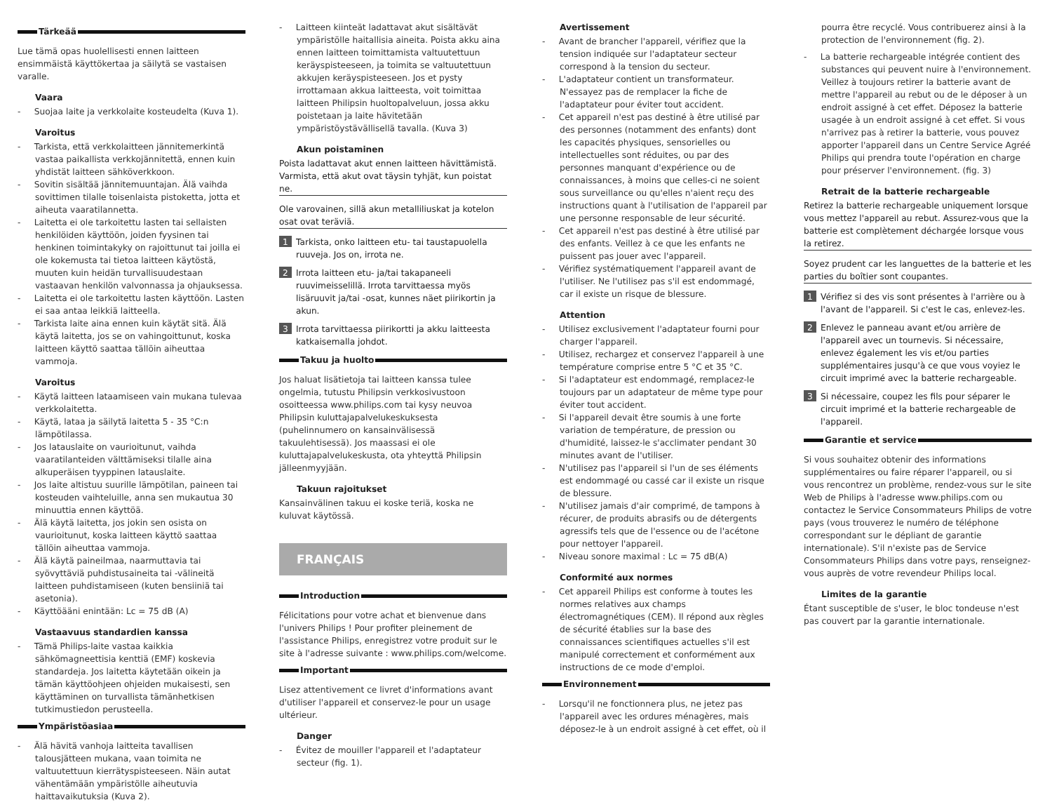Tärkeää
Lue tämä opas huolellisesti ennen laitteen ensimmäistä käyttökertaa ja säilytä se vastaisen varalle.
Vaara
- Suojaa laite ja verkkolaite kosteudelta (Kuva 1).
Varoitus
- Tarkista, että verkkolaitteen jännitemerkintä vastaa paikallista verkkojännitettä, ennen kuin yhdistät laitteen sähköverkkoon.
- Sovitin sisältää jännitemuuntajan. Älä vaihda sovittimen tilalle toisenlaista pistoketta, jotta et aiheuta vaaratilannetta.
- Laitetta ei ole tarkoitettu lasten tai sellaisten henkilöiden käyttöön, joiden fyysinen tai henkinen toimintakyky on rajoittunut tai joilla ei ole kokemusta tai tietoa laitteen käytöstä, muuten kuin heidän turvallisuudestaan vastaavan henkilön valvonnassa ja ohjauksessa.
- Laitetta ei ole tarkoitettu lasten käyttöön. Lasten ei saa antaa leikkiä laitteella.
- Tarkista laite aina ennen kuin käytät sitä. Älä käytä laitetta, jos se on vahingoittunut, koska laitteen käyttö saattaa tällöin aiheuttaa vammoja.
Varoitus
- Käytä laitteen lataamiseen vain mukana tulevaa verkkolaitetta.
- Käytä, lataa ja säilytä laitetta 5 - 35 °C:n lämpötilassa.
- Jos latauslaite on vaurioitunut, vaihda vaaratilanteiden välttämiseksi tilalle aina alkuperäisen tyyppinen latauslaite.
- Jos laite altistuu suurille lämpötilan, paineen tai kosteuden vaihteluille, anna sen mukautua 30 minuuttia ennen käyttöä.
- Älä käytä laitetta, jos jokin sen osista on vaurioitunut, koska laitteen käyttö saattaa tällöin aiheuttaa vammoja.
- Älä käytä paineilmaa, naarmuttavia tai syövyttäviä puhdistusaineita tai -välineitä laitteen puhdistamiseen (kuten bensiiniä tai asetonia).
- Käyttöääni enintään: Lc = 75 dB (A)
Vastaavuus standardien kanssa
- Tämä Philips-laite vastaa kaikkia sähkömagneettisia kenttiä (EMF) koskevia standardeja. Jos laitetta käytetään oikein ja tämän käyttöohjeen ohjeiden mukaisesti, sen käyttäminen on turvallista tämänhetkisen tutkimustiedon perusteella.
Ympäristöasiaa
- Älä hävitä vanhoja laitteita tavallisen talousjätteen mukana, vaan toimita ne valtuutettuun kierrätyspisteeseen. Näin autat vähentämään ympäristölle aiheutuvia haittavaikutuksia (Kuva 2).
- Laitteen kiinteät ladattavat akut sisältävät ympäristölle haitallisia aineita. Poista akku aina ennen laitteen toimittamista valtuutettuun keräyspisteeseen, ja toimita se valtuutettuun akkujen keräyspisteeseen. Jos et pysty irrottamaan akkua laitteesta, voit toimittaa laitteen Philipsin huoltopalveluun, jossa akku poistetaan ja laite hävitetään ympäristöystävällisellä tavalla. (Kuva 3)
Akun poistaminen
Poista ladattavat akut ennen laitteen hävittämistä. Varmista, että akut ovat täysin tyhjät, kun poistat ne.
Ole varovainen, sillä akun metalliliuskat ja kotelon osat ovat teräviä.
1 Tarkista, onko laitteen etu- tai taustapuolella ruuveja. Jos on, irrota ne.
2 Irrota laitteen etu- ja/tai takapaneeli ruuvimeisselillä. Irrota tarvittaessa myös lisäruuvit ja/tai -osat, kunnes näet piirikortin ja akun.
3 Irrota tarvittaessa piirikortti ja akku laitteesta katkaisemalla johdot.
Takuu ja huolto
Jos haluat lisätietoja tai laitteen kanssa tulee ongelmia, tutustu Philipsin verkkosivustoon osoitteessa www.philips.com tai kysy neuvoa Philipsin kuluttajapalvelukeskuksesta (puhelinnumero on kansainvälisessä takuulehtisessä). Jos maassasi ei ole kuluttajapalvelukeskusta, ota yhteyttä Philipsin jälleenmyyjään.
Takuun rajoitukset
Kansainvälinen takuu ei koske teriä, koska ne kuluvat käytössä.
FRANÇAIS
Introduction
Félicitations pour votre achat et bienvenue dans l'univers Philips ! Pour profiter pleinement de l'assistance Philips, enregistrez votre produit sur le site à l'adresse suivante : www.philips.com/welcome.
Important
Lisez attentivement ce livret d'informations avant d'utiliser l'appareil et conservez-le pour un usage ultérieur.
Danger
- Évitez de mouiller l'appareil et l'adaptateur secteur (fig. 1).
Avertissement
- Avant de brancher l'appareil, vérifiez que la tension indiquée sur l'adaptateur secteur correspond à la tension du secteur.
- L'adaptateur contient un transformateur. N'essayez pas de remplacer la fiche de l'adaptateur pour éviter tout accident.
- Cet appareil n'est pas destiné à être utilisé par des personnes (notamment des enfants) dont les capacités physiques, sensorielles ou intellectuelles sont réduites, ou par des personnes manquant d'expérience ou de connaissances, à moins que celles-ci ne soient sous surveillance ou qu'elles n'aient reçu des instructions quant à l'utilisation de l'appareil par une personne responsable de leur sécurité.
- Cet appareil n'est pas destiné à être utilisé par des enfants. Veillez à ce que les enfants ne puissent pas jouer avec l'appareil.
- Vérifiez systématiquement l'appareil avant de l'utiliser. Ne l'utilisez pas s'il est endommagé, car il existe un risque de blessure.
Attention
- Utilisez exclusivement l'adaptateur fourni pour charger l'appareil.
- Utilisez, rechargez et conservez l'appareil à une température comprise entre 5 °C et 35 °C.
- Si l'adaptateur est endommagé, remplacez-le toujours par un adaptateur de même type pour éviter tout accident.
- Si l'appareil devait être soumis à une forte variation de température, de pression ou d'humidité, laissez-le s'acclimater pendant 30 minutes avant de l'utiliser.
- N'utilisez pas l'appareil si l'un de ses éléments est endommagé ou cassé car il existe un risque de blessure.
- N'utilisez jamais d'air comprimé, de tampons à récurer, de produits abrasifs ou de détergents agressifs tels que de l'essence ou de l'acétone pour nettoyer l'appareil.
- Niveau sonore maximal : Lc = 75 dB(A)
Conformité aux normes
- Cet appareil Philips est conforme à toutes les normes relatives aux champs électromagnétiques (CEM). Il répond aux règles de sécurité établies sur la base des connaissances scientifiques actuelles s'il est manipulé correctement et conformément aux instructions de ce mode d'emploi.
Environnement
- Lorsqu'il ne fonctionnera plus, ne jetez pas l'appareil avec les ordures ménagères, mais déposez-le à un endroit assigné à cet effet, où il
pourra être recyclé. Vous contribuerez ainsi à la protection de l'environnement (fig. 2).
- La batterie rechargeable intégrée contient des substances qui peuvent nuire à l'environnement. Veillez à toujours retirer la batterie avant de mettre l'appareil au rebut ou de le déposer à un endroit assigné à cet effet. Déposez la batterie usagée à un endroit assigné à cet effet. Si vous n'arrivez pas à retirer la batterie, vous pouvez apporter l'appareil dans un Centre Service Agréé Philips qui prendra toute l'opération en charge pour préserver l'environnement. (fig. 3)
Retrait de la batterie rechargeable
Retirez la batterie rechargeable uniquement lorsque vous mettez l'appareil au rebut. Assurez-vous que la batterie est complètement déchargée lorsque vous la retirez.
Soyez prudent car les languettes de la batterie et les parties du boîtier sont coupantes.
1 Vérifiez si des vis sont présentes à l'arrière ou à l'avant de l'appareil. Si c'est le cas, enlevez-les.
2 Enlevez le panneau avant et/ou arrière de l'appareil avec un tournevis. Si nécessaire, enlevez également les vis et/ou parties supplémentaires jusqu'à ce que vous voyiez le circuit imprimé avec la batterie rechargeable.
3 Si nécessaire, coupez les fils pour séparer le circuit imprimé et la batterie rechargeable de l'appareil.
Garantie et service
Si vous souhaitez obtenir des informations supplémentaires ou faire réparer l'appareil, ou si vous rencontrez un problème, rendez-vous sur le site Web de Philips à l'adresse www.philips.com ou contactez le Service Consommateurs Philips de votre pays (vous trouverez le numéro de téléphone correspondant sur le dépliant de garantie internationale). S'il n'existe pas de Service Consommateurs Philips dans votre pays, renseignez-vous auprès de votre revendeur Philips local.
Limites de la garantie
Étant susceptible de s'user, le bloc tondeuse n'est pas couvert par la garantie internationale.